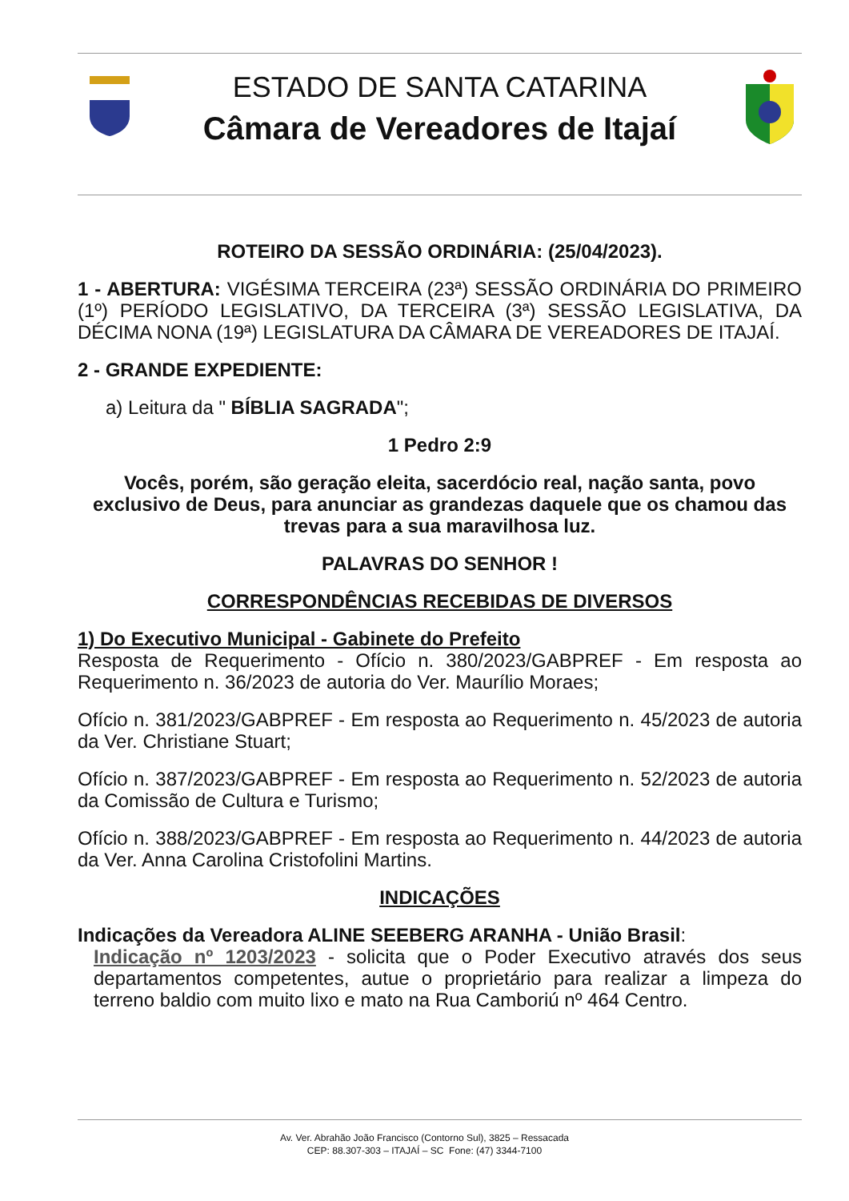ESTADO DE SANTA CATARINA
Câmara de Vereadores de Itajaí
ROTEIRO DA SESSÃO ORDINÁRIA: (25/04/2023).
1 - ABERTURA: VIGÉSIMA TERCEIRA (23ª) SESSÃO ORDINÁRIA DO PRIMEIRO (1º) PERÍODO LEGISLATIVO, DA TERCEIRA (3ª) SESSÃO LEGISLATIVA, DA DÉCIMA NONA (19ª) LEGISLATURA DA CÂMARA DE VEREADORES DE ITAJAÍ.
2 - GRANDE EXPEDIENTE:
a) Leitura da " BÍBLIA SAGRADA";
1 Pedro 2:9
Vocês, porém, são geração eleita, sacerdócio real, nação santa, povo exclusivo de Deus, para anunciar as grandezas daquele que os chamou das trevas para a sua maravilhosa luz.
PALAVRAS DO SENHOR !
CORRESPONDÊNCIAS RECEBIDAS DE DIVERSOS
1) Do Executivo Municipal - Gabinete do Prefeito
Resposta de Requerimento - Ofício n. 380/2023/GABPREF - Em resposta ao Requerimento n. 36/2023 de autoria do Ver. Maurílio Moraes;
Ofício n. 381/2023/GABPREF - Em resposta ao Requerimento n. 45/2023 de autoria da Ver. Christiane Stuart;
Ofício n. 387/2023/GABPREF - Em resposta ao Requerimento n. 52/2023 de autoria da Comissão de Cultura e Turismo;
Ofício n. 388/2023/GABPREF - Em resposta ao Requerimento n. 44/2023 de autoria da Ver. Anna Carolina Cristofolini Martins.
INDICAÇÕES
Indicações da Vereadora ALINE SEEBERG ARANHA - União Brasil:
Indicação nº 1203/2023 - solicita que o Poder Executivo através dos seus departamentos competentes, autue o proprietário para realizar a limpeza do terreno baldio com muito lixo e mato na Rua Camboriú nº 464 Centro.
Av. Ver. Abrahão João Francisco (Contorno Sul), 3825 – Ressacada
CEP: 88.307-303 – ITAJAÍ – SC Fone: (47) 3344-7100